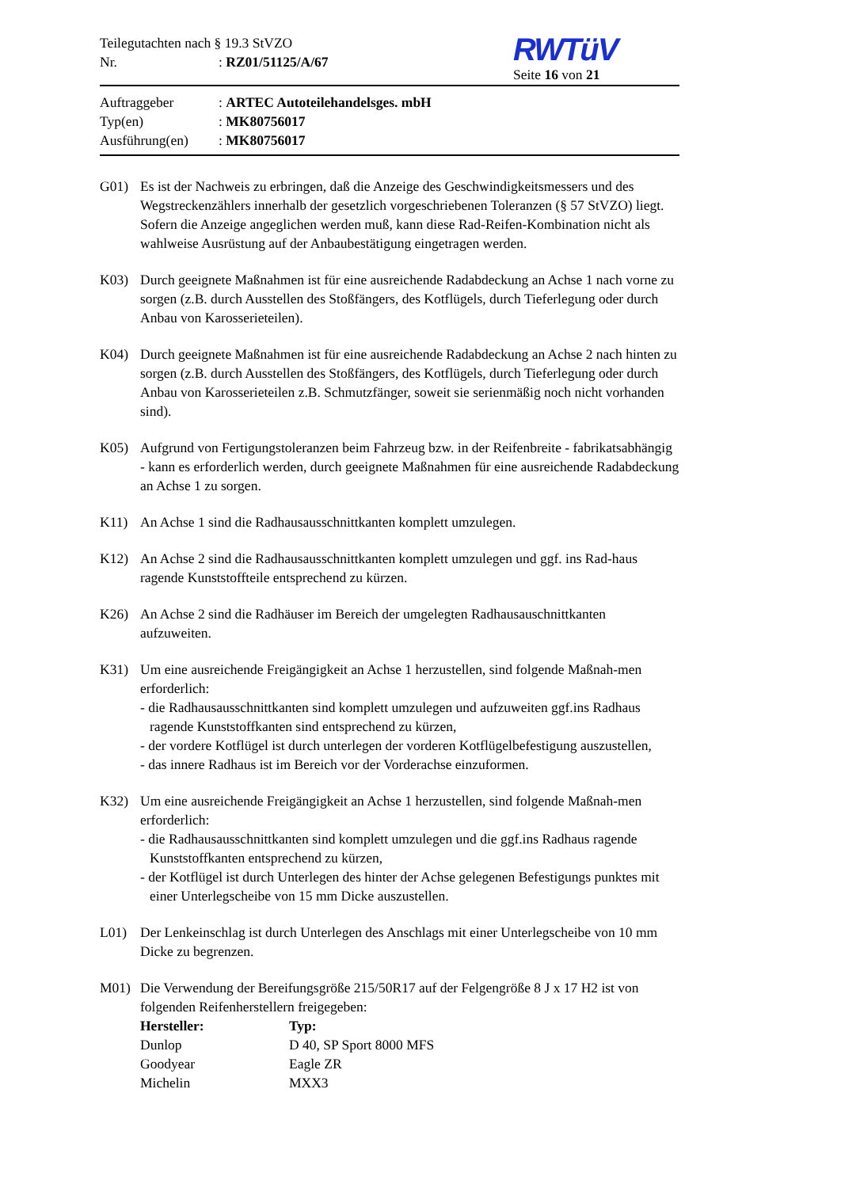Teilegutachten nach § 19.3 StVZO
Nr.: RZ01/51125/A/67
RWTüV
Seite 16 von 21
Auftraggeber: ARTEC Autoteilehandelsges. mbH
Typ(en): MK80756017
Ausführung(en): MK80756017
G01) Es ist der Nachweis zu erbringen, daß die Anzeige des Geschwindigkeitsmessers und des Wegstreckenzählers innerhalb der gesetzlich vorgeschriebenen Toleranzen (§ 57 StVZO) liegt. Sofern die Anzeige angeglichen werden muß, kann diese Rad-Reifen-Kombination nicht als wahlweise Ausrüstung auf der Anbaubestätigung eingetragen werden.
K03) Durch geeignete Maßnahmen ist für eine ausreichende Radabdeckung an Achse 1 nach vorne zu sorgen (z.B. durch Ausstellen des Stoßfängers, des Kotflügels, durch Tieferlegung oder durch Anbau von Karosserieteilen).
K04) Durch geeignete Maßnahmen ist für eine ausreichende Radabdeckung an Achse 2 nach hinten zu sorgen (z.B. durch Ausstellen des Stoßfängers, des Kotflügels, durch Tieferlegung oder durch Anbau von Karosserieteilen z.B. Schmutzfänger, soweit sie serienmäßig noch nicht vorhanden sind).
K05) Aufgrund von Fertigungstoleranzen beim Fahrzeug bzw. in der Reifenbreite - fabrikatsabhängig - kann es erforderlich werden, durch geeignete Maßnahmen für eine ausreichende Radabdeckung an Achse 1 zu sorgen.
K11) An Achse 1 sind die Radhausausschnittkanten komplett umzulegen.
K12) An Achse 2 sind die Radhausausschnittkanten komplett umzulegen und ggf. ins Rad-haus ragende Kunststoffteile entsprechend zu kürzen.
K26) An Achse 2 sind die Radhäuser im Bereich der umgelegten Radhausauschnittkanten aufzuweiten.
K31) Um eine ausreichende Freigängigkeit an Achse 1 herzustellen, sind folgende Maßnah-men erforderlich:
- die Radhausausschnittkanten sind komplett umzulegen und aufzuweiten ggf.ins Radhaus ragende Kunststoffkanten sind entsprechend zu kürzen,
- der vordere Kotflügel ist durch unterlegen der vorderen Kotflügelbefestigung auszustellen,
- das innere Radhaus ist im Bereich vor der Vorderachse einzuformen.
K32) Um eine ausreichende Freigängigkeit an Achse 1 herzustellen, sind folgende Maßnah-men erforderlich:
- die Radhausausschnittkanten sind komplett umzulegen und die ggf.ins Radhaus ragende Kunststoffkanten entsprechend zu kürzen,
- der Kotflügel ist durch Unterlegen des hinter der Achse gelegenen Befestigungs punktes mit einer Unterlegscheibe von 15 mm Dicke auszustellen.
L01) Der Lenkeinschlag ist durch Unterlegen des Anschlags mit einer Unterlegscheibe von 10 mm Dicke zu begrenzen.
M01) Die Verwendung der Bereifungsgröße 215/50R17 auf der Felgengröße 8 J x 17 H2 ist von folgenden Reifenherstellern freigegeben:
| Hersteller: | Typ: |
| --- | --- |
| Dunlop | D 40, SP Sport 8000 MFS |
| Goodyear | Eagle ZR |
| Michelin | MXX3 |